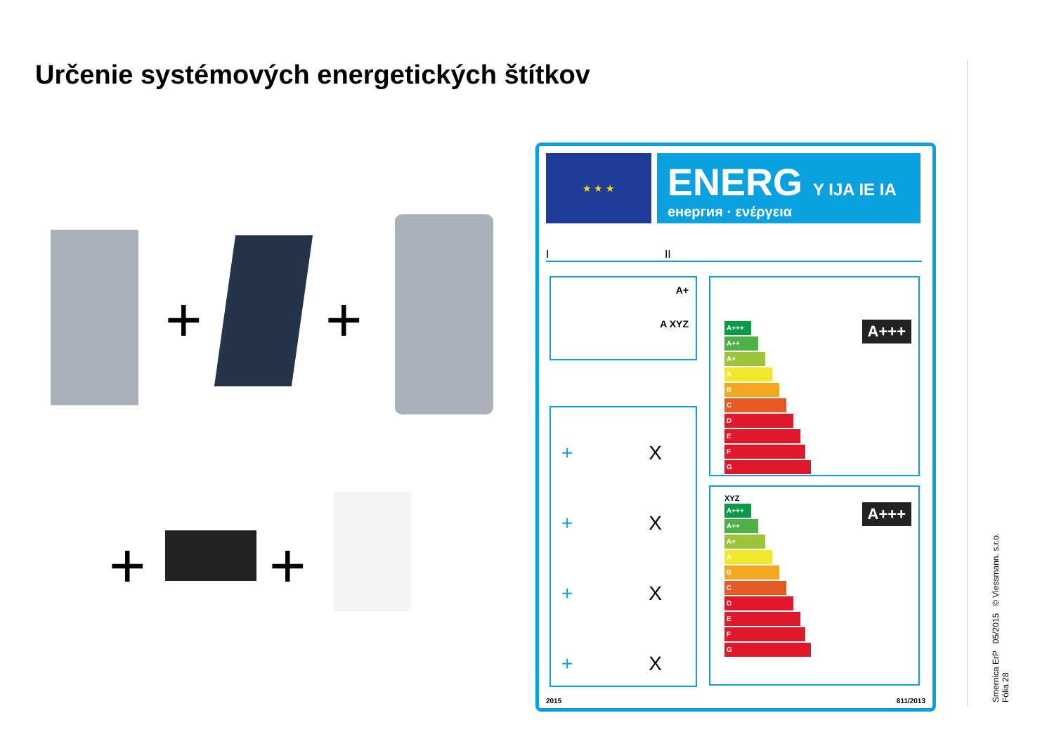Určenie systémových energetických štítkov
+ +
+ +
★ ★ ★
ENERG Y IJA IE IA
енергия · ενέργεια
I II
A+
A XYZ
+ X
+ X
+ X
+ X
A+++
A+++
A++
A+
A
B
C
D
E
F
G
XYZ
A+++
A+++
A++
A+
A
B
C
D
E
F
G
2015 811/2013
Smernica ErP 05/2015 © Viessmann. s.r.o.
Fólia 28